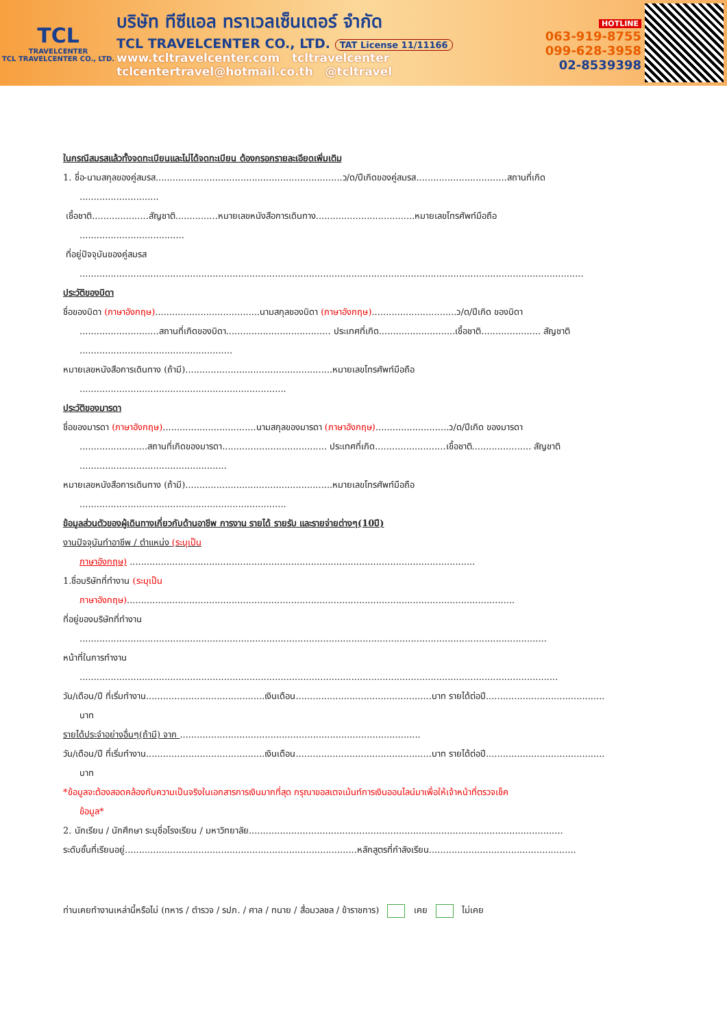TCL
TRAVELCENTER
TCL TRAVELCENTER CO., LTD.
บริษัท ทีซีแอล ทราเวลเซ็นเตอร์ จำกัด
TCL TRAVELCENTER CO., LTD. TAT License 11/11166
www.tcltravelcenter.com tcltravelcenter
tclcentertravel@hotmail.co.th @tcltravel
HOTLINE
063-919-8755
099-628-3958
02-8539398
ในกรณีสมรสแล้วทั้งจดทะเบียนและไม่ได้จดทะเบียน ต้องกรอกรายละเอียดเพิ่มเติม
1. ชื่อ-นามสกุลของคู่สมรส..................................................................ว/ด/ปีเกิดของคู่สมรส................................สถานที่เกิด
............................
เชื้อชาติ....................สัญชาติ...............หมายเลขหนังสือการเดินทาง...................................หมายเลขโทรศัพท์มือถือ
.....................................
ที่อยู่ปัจจุบันของคู่สมรส
..................................................................................................................................................................................
ประวัติของบิดา
ชื่อของบิดา (ภาษาอังกฤษ).....................................นามสกุลของบิดา (ภาษาอังกฤษ)..............................ว/ด/ปีเกิด ของบิดา
............................สถานที่เกิดของบิดา..................................... ประเทศที่เกิด...........................เชื้อชาติ..................... สัญชาติ
......................................................
หมายเลขหนังสือการเดินทาง (ถ้ามี)....................................................หมายเลขโทรศัพท์มือถือ
.........................................................................
ประวัติของมารดา
ชื่อของมารดา (ภาษาอังกฤษ).................................นามสกุลของมารดา (ภาษาอังกฤษ)..........................ว/ด/ปีเกิด ของมารดา
........................สถานที่เกิดของมารดา..................................... ประเทศที่เกิด.........................เชื้อชาติ..................... สัญชาติ
....................................................
หมายเลขหนังสือการเดินทาง (ถ้ามี)....................................................หมายเลขโทรศัพท์มือถือ
.........................................................................
ข้อมูลส่วนตัวของผู้เดินทางเกี่ยวกับด้านอาชีพ การงาน รายได้ รายรับ และรายจ่ายต่างๆ(10ปี)
งานปัจจุบันทำอาชีพ / ตำแหน่ง (ระบุเป็น
ภาษาอังกฤษ) ..........................................................................................................................
1.ชื่อบริษัทที่ทำงาน (ระบุเป็น
ภาษาอังกฤษ).........................................................................................................................................
ที่อยู่ของบริษัทที่ทำงาน
.....................................................................................................................................................................
หน้าที่ในการทำงาน
.........................................................................................................................................................................
วัน/เดือน/ปี ที่เริ่มทำงาน..........................................เงินเดือน................................................บาท รายได้ต่อปี..........................................
บาท
รายได้ประจำอย่างอื่นๆ(ถ้ามี) จาก .....................................................................................
วัน/เดือน/ปี ที่เริ่มทำงาน..........................................เงินเดือน................................................บาท รายได้ต่อปี..........................................
บาท
*ข้อมูลจะต้องสอดคล้องกับความเป็นจริงในเอกสารการเงินมากที่สุด กรุณาขอสเตจเม้นท์การเงินออนไลน์มาเพื่อให้เจ้าหน้าที่ตรวจเช็ค
ข้อมูล*
2. นักเรียน / นักศึกษา ระบุชื่อโรงเรียน / มหาวิทยาลัย...............................................................................................................
ระดับชั้นที่เรียนอยู่..................................................................................หลักสูตรที่กำลังเรียน....................................................
ท่านเคยทำงานเหล่านี้หรือไม่ (ทหาร / ตำรวจ / รปภ. / ศาล / ทนาย / สื่อมวลชล / ข้าราชการ) เคย ไม่เคย